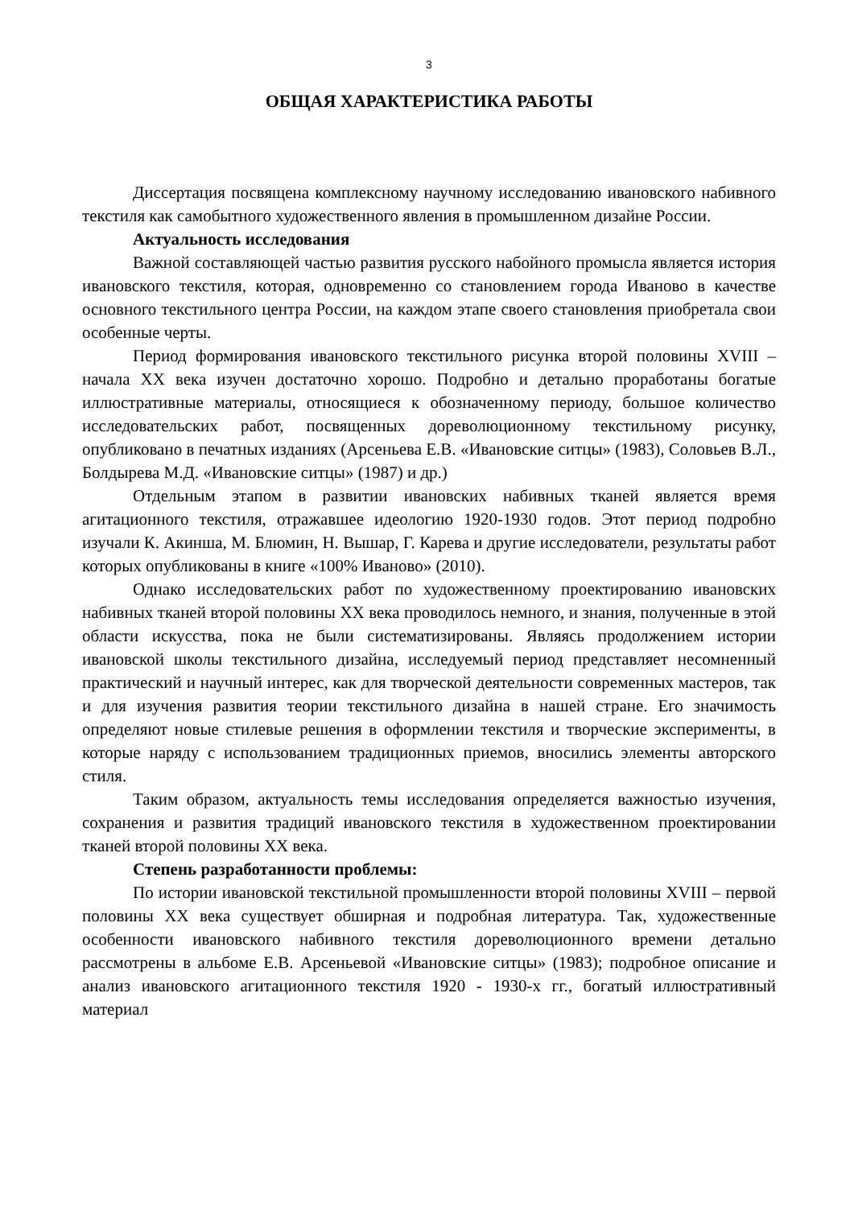3
ОБЩАЯ ХАРАКТЕРИСТИКА РАБОТЫ
Диссертация посвящена комплексному научному исследованию ивановского набивного текстиля как самобытного художественного явления в промышленном дизайне России.
Актуальность исследования
Важной составляющей частью развития русского набойного промысла является история ивановского текстиля, которая, одновременно со становлением города Иваново в качестве основного текстильного центра России, на каждом этапе своего становления приобретала свои особенные черты.
Период формирования ивановского текстильного рисунка второй половины XVIII – начала XX века изучен достаточно хорошо. Подробно и детально проработаны богатые иллюстративные материалы, относящиеся к обозначенному периоду, большое количество исследовательских работ, посвященных дореволюционному текстильному рисунку, опубликовано в печатных изданиях (Арсеньева Е.В. «Ивановские ситцы» (1983), Соловьев В.Л., Болдырева М.Д. «Ивановские ситцы» (1987) и др.)
Отдельным этапом в развитии ивановских набивных тканей является время агитационного текстиля, отражавшее идеологию 1920-1930 годов. Этот период подробно изучали К. Акинша, М. Блюмин, Н. Вышар, Г. Карева и другие исследователи, результаты работ которых опубликованы в книге «100% Иваново» (2010).
Однако исследовательских работ по художественному проектированию ивановских набивных тканей второй половины XX века проводилось немного, и знания, полученные в этой области искусства, пока не были систематизированы. Являясь продолжением истории ивановской школы текстильного дизайна, исследуемый период представляет несомненный практический и научный интерес, как для творческой деятельности современных мастеров, так и для изучения развития теории текстильного дизайна в нашей стране. Его значимость определяют новые стилевые решения в оформлении текстиля и творческие эксперименты, в которые наряду с использованием традиционных приемов, вносились элементы авторского стиля.
Таким образом, актуальность темы исследования определяется важностью изучения, сохранения и развития традиций ивановского текстиля в художественном проектировании тканей второй половины XX века.
Степень разработанности проблемы:
По истории ивановской текстильной промышленности второй половины XVIII – первой половины XX века существует обширная и подробная литература. Так, художественные особенности ивановского набивного текстиля дореволюционного времени детально рассмотрены в альбоме Е.В. Арсеньевой «Ивановские ситцы» (1983); подробное описание и анализ ивановского агитационного текстиля 1920 - 1930-х гг., богатый иллюстративный материал